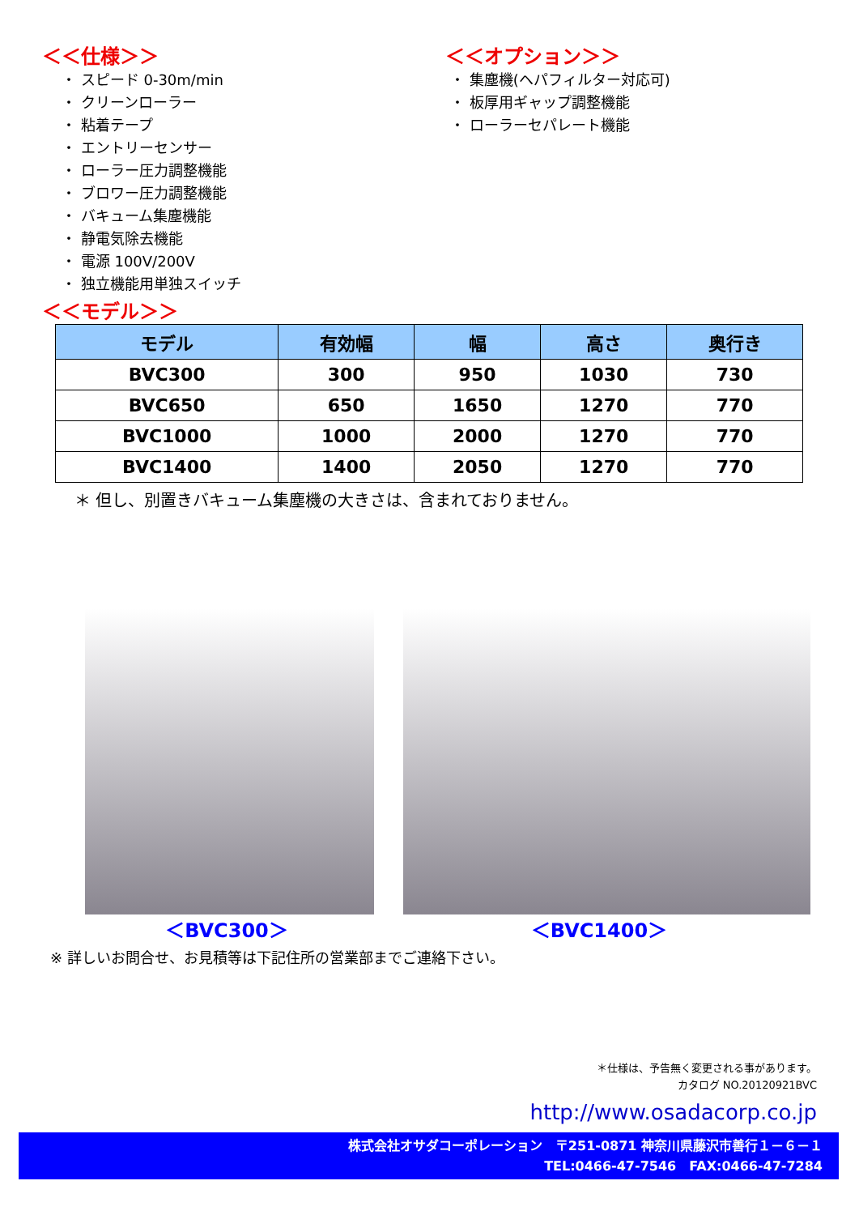＜＜仕様＞＞
・ スピード 0-30m/min
・ クリーンローラー
・ 粘着テープ
・ エントリーセンサー
・ ローラー圧力調整機能
・ ブロワー圧力調整機能
・ バキューム集塵機能
・ 静電気除去機能
・ 電源 100V/200V
・ 独立機能用単独スイッチ
＜＜オプション＞＞
・ 集塵機(ヘパフィルター対応可)
・ 板厚用ギャップ調整機能
・ ローラーセパレート機能
＜＜モデル＞＞
| モデル | 有効幅 | 幅 | 高さ | 奥行き |
| --- | --- | --- | --- | --- |
| BVC300 | 300 | 950 | 1030 | 730 |
| BVC650 | 650 | 1650 | 1270 | 770 |
| BVC1000 | 1000 | 2000 | 1270 | 770 |
| BVC1400 | 1400 | 2050 | 1270 | 770 |
＊ 但し、別置きバキューム集塵機の大きさは、含まれておりません。
＜BVC300＞ ＜BVC1400＞
※ 詳しいお問合せ、お見積等は下記住所の営業部までご連絡下さい。
＊仕様は、予告無く変更される事があります。
カタログ NO.20120921BVC
http://www.osadacorp.co.jp
株式会社オサダコーポレーション　〒251-0871 神奈川県藤沢市善行１－６－１
TEL:0466-47-7546　FAX:0466-47-7284